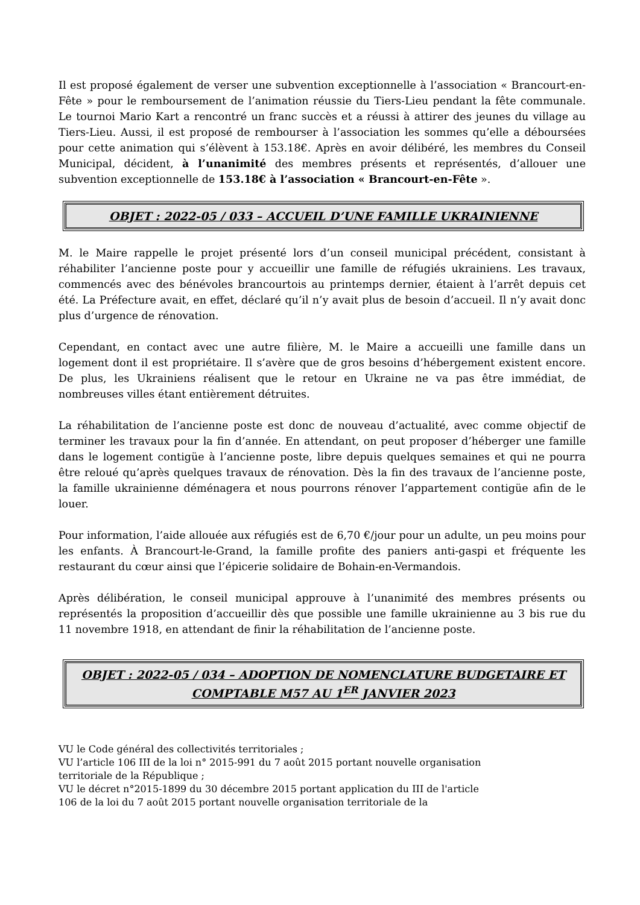Il est proposé également de verser une subvention exceptionnelle à l’association « Brancourt-en-Fête » pour le remboursement de l’animation réussie du Tiers-Lieu pendant la fête communale. Le tournoi Mario Kart a rencontré un franc succès et a réussi à attirer des jeunes du village au Tiers-Lieu. Aussi, il est proposé de rembourser à l’association les sommes qu’elle a déboursées pour cette animation qui s’élèvent à 153.18€. Après en avoir délibéré, les membres du Conseil Municipal, décident, à l’unanimité des membres présents et représentés, d’allouer une subvention exceptionnelle de 153.18€ à l’association « Brancourt-en-Fête ».
OBJET : 2022-05 / 033 – ACCUEIL D’UNE FAMILLE UKRAINIENNE
M. le Maire rappelle le projet présenté lors d’un conseil municipal précédent, consistant à réhabiliter l’ancienne poste pour y accueillir une famille de réfugiés ukrainiens. Les travaux, commencés avec des bénévoles brancourtois au printemps dernier, étaient à l’arrêt depuis cet été. La Préfecture avait, en effet, déclaré qu’il n’y avait plus de besoin d’accueil. Il n’y avait donc plus d’urgence de rénovation.
Cependant, en contact avec une autre filière, M. le Maire a accueilli une famille dans un logement dont il est propriétaire. Il s’avère que de gros besoins d’hébergement existent encore. De plus, les Ukrainiens réalisent que le retour en Ukraine ne va pas être immédiat, de nombreuses villes étant entièrement détruites.
La réhabilitation de l’ancienne poste est donc de nouveau d’actualité, avec comme objectif de terminer les travaux pour la fin d’année. En attendant, on peut proposer d’héberger une famille dans le logement contigüe à l’ancienne poste, libre depuis quelques semaines et qui ne pourra être reloué qu’après quelques travaux de rénovation. Dès la fin des travaux de l’ancienne poste, la famille ukrainienne déménagera et nous pourrons rénover l’appartement contigüe afin de le louer.
Pour information, l’aide allouée aux réfugiés est de 6,70 €/jour pour un adulte, un peu moins pour les enfants. À Brancourt-le-Grand, la famille profite des paniers anti-gaspi et fréquente les restaurant du cœur ainsi que l’épicerie solidaire de Bohain-en-Vermandois.
Après délibération, le conseil municipal approuve à l’unanimité des membres présents ou représentés la proposition d’accueillir dès que possible une famille ukrainienne au 3 bis rue du 11 novembre 1918, en attendant de finir la réhabilitation de l’ancienne poste.
OBJET : 2022-05 / 034 – ADOPTION DE NOMENCLATURE BUDGETAIRE ET COMPTABLE M57 AU 1<sup>ER</sup> JANVIER 2023
VU le Code général des collectivités territoriales ;
VU l’article 106 III de la loi n° 2015-991 du 7 août 2015 portant nouvelle organisation
territoriale de la République ;
VU le décret n°2015-1899 du 30 décembre 2015 portant application du III de l'article
106 de la loi du 7 août 2015 portant nouvelle organisation territoriale de la